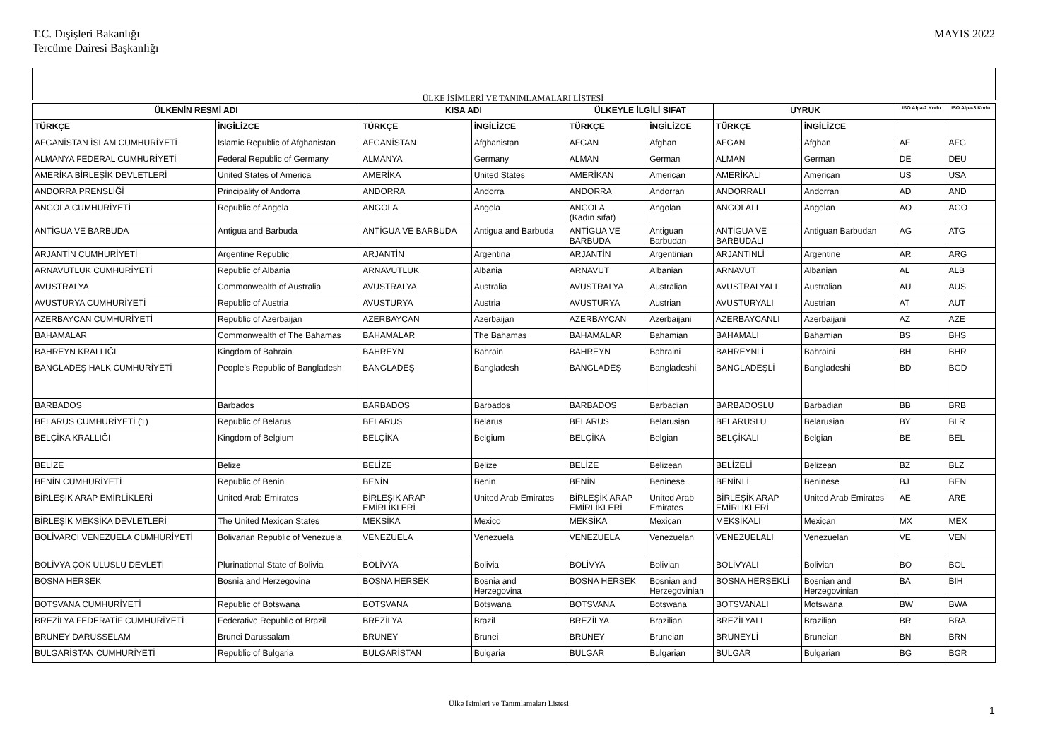T.C. Dışişleri Bakanlığı
Tercüme Dairesi Başkanlığı
MAYIS 2022
ÜLKE İSİMLERİ VE TANIMLAMALARI LİSTESİ
| ÜLKENİN RESMİ ADI | | KISA ADI | | ÜLKEYLE İLGİLİ SIFAT | | UYRUK | | ISO Alpa-2 Kodu | ISO Alpa-3 Kodu |
| --- | --- | --- | --- | --- | --- | --- | --- | --- | --- |
| TÜRKÇE | İNGİLİZCE | TÜRKÇE | İNGİLİZCE | TÜRKÇE | İNGİLİZCE | TÜRKÇE | İNGİLİZCE | | |
| AFGANİSTAN İSLAM CUMHURİYETİ | Islamic Republic of Afghanistan | AFGANİSTAN | Afghanistan | AFGAN | Afghan | AFGAN | Afghan | AF | AFG |
| ALMANYA FEDERAL CUMHURİYETİ | Federal Republic of Germany | ALMANYA | Germany | ALMAN | German | ALMAN | German | DE | DEU |
| AMERİKA BİRLEŞİK DEVLETLERİ | United States of America | AMERİKA | United States | AMERİKAN | American | AMERİKALI | American | US | USA |
| ANDORRA PRENSLİĞİ | Principality of Andorra | ANDORRA | Andorra | ANDORRA | Andorran | ANDORRALI | Andorran | AD | AND |
| ANGOLA CUMHURİYETİ | Republic of Angola | ANGOLA | Angola | ANGOLA (Kadın sıfat) | Angolan | ANGOLALI | Angolan | AO | AGO |
| ANTİGUA VE BARBUDA | Antigua and Barbuda | ANTİGUA VE BARBUDA | Antigua and Barbuda | ANTİGUA VE BARBUDA | Antiguan Barbudan | ANTİGUA VE BARBUDALI | Antiguan Barbudan | AG | ATG |
| ARJANTİN CUMHURİYETİ | Argentine Republic | ARJANTİN | Argentina | ARJANTİN | Argentinian | ARJANTİNLİ | Argentine | AR | ARG |
| ARNAVUTLUK CUMHURİYETİ | Republic of Albania | ARNAVUTLUK | Albania | ARNAVUT | Albanian | ARNAVUT | Albanian | AL | ALB |
| AVUSTRALYA | Commonwealth of Australia | AVUSTRALYA | Australia | AVUSTRALYA | Australian | AVUSTRALYALI | Australian | AU | AUS |
| AVUSTURYA CUMHURİYETİ | Republic of Austria | AVUSTURYA | Austria | AVUSTURYA | Austrian | AVUSTURYALI | Austrian | AT | AUT |
| AZERBAYCAN CUMHURİYETİ | Republic of Azerbaijan | AZERBAYCAN | Azerbaijan | AZERBAYCAN | Azerbaijani | AZERBAYCANLI | Azerbaijani | AZ | AZE |
| BAHAMALAR | Commonwealth of The Bahamas | BAHAMALAR | The Bahamas | BAHAMALAR | Bahamian | BAHAMALI | Bahamian | BS | BHS |
| BAHREYN KRALLIĞI | Kingdom of Bahrain | BAHREYN | Bahrain | BAHREYN | Bahraini | BAHREYNLİ | Bahraini | BH | BHR |
| BANGLADEŞ HALK CUMHURİYETİ | People's Republic of Bangladesh | BANGLADEŞ | Bangladesh | BANGLADEŞ | Bangladeshi | BANGLADEŞLİ | Bangladeshi | BD | BGD |
| BARBADOS | Barbados | BARBADOS | Barbados | BARBADOS | Barbadian | BARBADOSLU | Barbadian | BB | BRB |
| BELARUS CUMHURİYETİ (1) | Republic of Belarus | BELARUS | Belarus | BELARUS | Belarusian | BELARUSLU | Belarusian | BY | BLR |
| BELÇİKA KRALLIĞI | Kingdom of Belgium | BELÇİKA | Belgium | BELÇİKA | Belgian | BELÇİKALI | Belgian | BE | BEL |
| BELİZE | Belize | BELİZE | Belize | BELİZE | Belizean | BELİZELİ | Belizean | BZ | BLZ |
| BENİN CUMHURİYETİ | Republic of Benin | BENİN | Benin | BENİN | Beninese | BENİNLİ | Beninese | BJ | BEN |
| BİRLEŞİK ARAP EMİRLİKLERİ | United Arab Emirates | BİRLEŞİK ARAP EMİRLİKLERİ | United Arab Emirates | BİRLEŞİK ARAP EMİRLİKLERİ | United Arab Emirates | BİRLEŞİK ARAP EMİRLİKLERİ | United Arab Emirates | AE | ARE |
| BİRLEŞİK MEKSİKA DEVLETLERİ | The United Mexican States | MEKSİKA | Mexico | MEKSİKA | Mexican | MEKSİKALI | Mexican | MX | MEX |
| BOLİVARCI VENEZUELA CUMHURİYETİ | Bolivarian Republic of Venezuela | VENEZUELA | Venezuela | VENEZUELA | Venezuelan | VENEZUELALI | Venezuelan | VE | VEN |
| BOLİVYA ÇOK ULUSLU DEVLETİ | Plurinational State of Bolivia | BOLİVYA | Bolivia | BOLİVYA | Bolivian | BOLİVYALI | Bolivian | BO | BOL |
| BOSNA HERSEK | Bosnia and Herzegovina | BOSNA HERSEK | Bosnia and Herzegovina | BOSNA HERSEK | Bosnian and Herzegovinian | BOSNA HERSEKLİ | Bosnian and Herzegovinian | BA | BIH |
| BOTSVANA CUMHURİYETİ | Republic of Botswana | BOTSVANA | Botswana | BOTSVANA | Botswana | BOTSVANALI | Motswana | BW | BWA |
| BREZİLYA FEDERATİF CUMHURİYETİ | Federative Republic of Brazil | BREZİLYA | Brazil | BREZİLYA | Brazilian | BREZİLYALI | Brazilian | BR | BRA |
| BRUNEY DARÜSSELAM | Brunei Darussalam | BRUNEY | Brunei | BRUNEY | Bruneian | BRUNEYLİ | Bruneian | BN | BRN |
| BULGARİSTAN CUMHURİYETİ | Republic of Bulgaria | BULGARİSTAN | Bulgaria | BULGAR | Bulgarian | BULGAR | Bulgarian | BG | BGR |
Ülke İsimleri ve Tanımlamaları Listesi
1